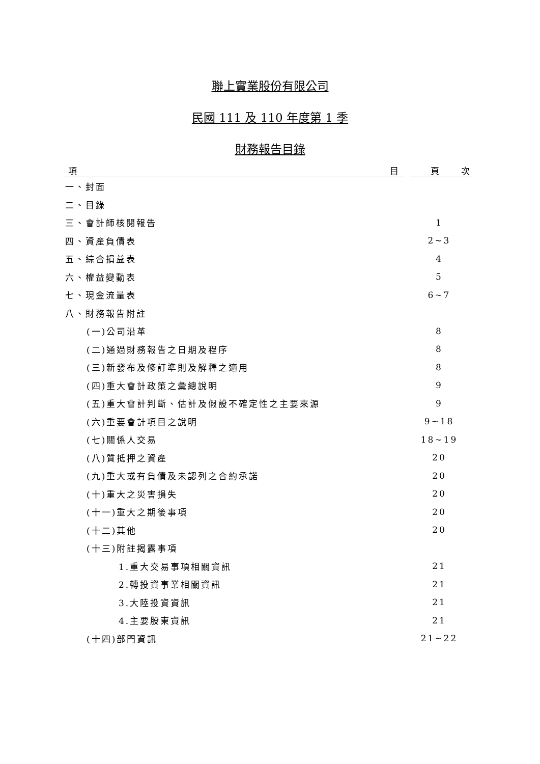聯上實業股份有限公司
民國 111 及 110 年度第 1 季
財務報告目錄
| 項 目 | 頁 次 |
| --- | --- |
| 一、封面 | |
| 二、目錄 | |
| 三、會計師核閱報告 | 1 |
| 四、資產負債表 | 2~3 |
| 五、綜合損益表 | 4 |
| 六、權益變動表 | 5 |
| 七、現金流量表 | 6~7 |
| 八、財務報告附註 | |
| (一)公司沿革 | 8 |
| (二)通過財務報告之日期及程序 | 8 |
| (三)新發布及修訂準則及解釋之適用 | 8 |
| (四)重大會計政策之彙總說明 | 9 |
| (五)重大會計判斷、估計及假設不確定性之主要來源 | 9 |
| (六)重要會計項目之說明 | 9~18 |
| (七)關係人交易 | 18~19 |
| (八)質抵押之資產 | 20 |
| (九)重大或有負債及未認列之合約承諾 | 20 |
| (十)重大之災害損失 | 20 |
| (十一)重大之期後事項 | 20 |
| (十二)其他 | 20 |
| (十三)附註揭露事項 | |
| 1.重大交易事項相關資訊 | 21 |
| 2.轉投資事業相關資訊 | 21 |
| 3.大陸投資資訊 | 21 |
| 4.主要股東資訊 | 21 |
| (十四)部門資訊 | 21~22 |